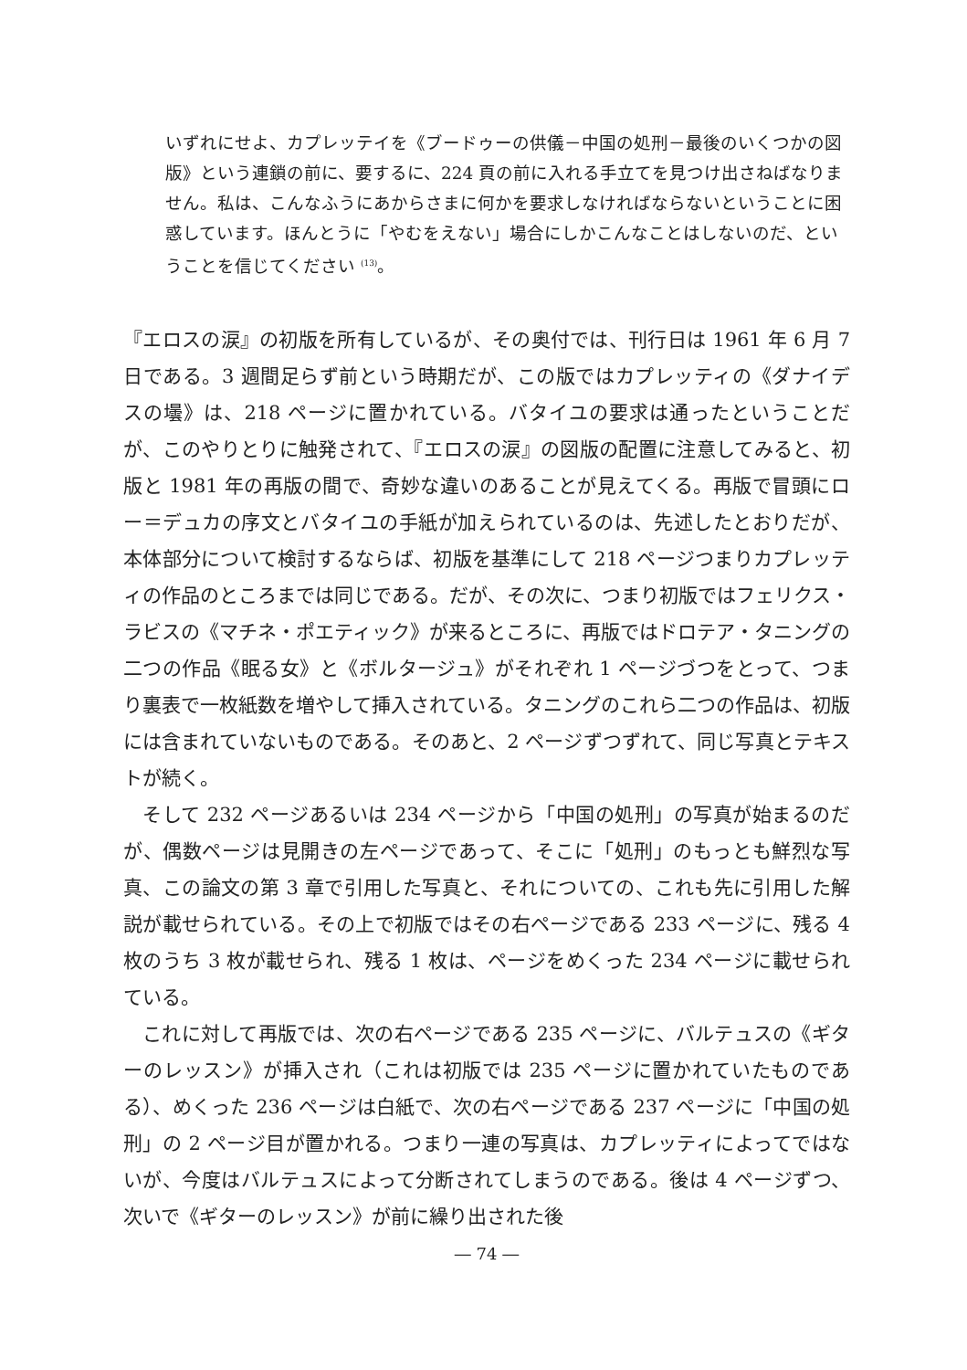いずれにせよ、カプレッテイを《ブードゥーの供儀－中国の処刑－最後のいくつかの図版》という連鎖の前に、要するに、224 頁の前に入れる手立てを見つけ出さねばなりません。私は、こんなふうにあからさまに何かを要求しなければならないということに困惑しています。ほんとうに「やむをえない」場合にしかこんなことはしないのだ、ということを信じてください <sup>(13)</sup>。
『エロスの涙』の初版を所有しているが、その奥付では、刊行日は 1961 年 6 月 7 日である。3 週間足らず前という時期だが、この版ではカプレッティの《ダナイデスの壜》は、218 ページに置かれている。バタイユの要求は通ったということだが、このやりとりに触発されて、『エロスの涙』の図版の配置に注意してみると、初版と 1981 年の再版の間で、奇妙な違いのあることが見えてくる。再版で冒頭にロー＝デュカの序文とバタイユの手紙が加えられているのは、先述したとおりだが、本体部分について検討するならば、初版を基準にして 218 ページつまりカプレッティの作品のところまでは同じである。だが、その次に、つまり初版ではフェリクス・ラビスの《マチネ・ポエティック》が来るところに、再版ではドロテア・タニングの二つの作品《眠る女》と《ボルタージュ》がそれぞれ 1 ページづつをとって、つまり裏表で一枚紙数を増やして挿入されている。タニングのこれら二つの作品は、初版には含まれていないものである。そのあと、2 ページずつずれて、同じ写真とテキストが続く。
そして 232 ページあるいは 234 ページから「中国の処刑」の写真が始まるのだが、偶数ページは見開きの左ページであって、そこに「処刑」のもっとも鮮烈な写真、この論文の第 3 章で引用した写真と、それについての、これも先に引用した解説が載せられている。その上で初版ではその右ページである 233 ページに、残る 4 枚のうち 3 枚が載せられ、残る 1 枚は、ページをめくった 234 ページに載せられている。
これに対して再版では、次の右ページである 235 ページに、バルテュスの《ギターのレッスン》が挿入され（これは初版では 235 ページに置かれていたものである）、めくった 236 ページは白紙で、次の右ページである 237 ページに「中国の処刑」の 2 ページ目が置かれる。つまり一連の写真は、カプレッティによってではないが、今度はバルテュスによって分断されてしまうのである。後は 4 ページずつ、次いで《ギターのレッスン》が前に繰り出された後
― 74 ―